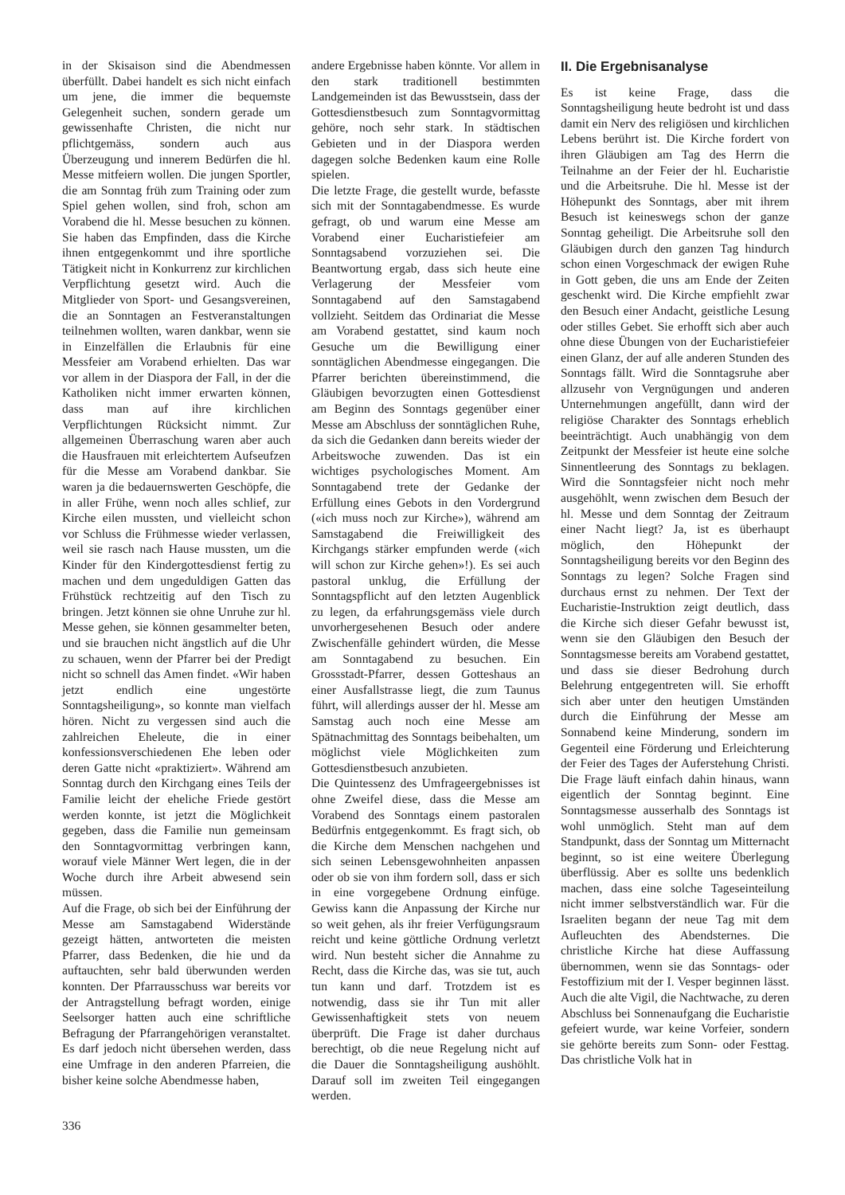in der Skisaison sind die Abendmessen überfüllt. Dabei handelt es sich nicht einfach um jene, die immer die bequemste Gelegenheit suchen, sondern gerade um gewissenhafte Christen, die nicht nur pflichtgemäss, sondern auch aus Überzeugung und innerem Bedürfen die hl. Messe mitfeiern wollen. Die jungen Sportler, die am Sonntag früh zum Training oder zum Spiel gehen wollen, sind froh, schon am Vorabend die hl. Messe besuchen zu können. Sie haben das Empfinden, dass die Kirche ihnen entgegenkommt und ihre sportliche Tätigkeit nicht in Konkurrenz zur kirchlichen Verpflichtung gesetzt wird. Auch die Mitglieder von Sport- und Gesangsvereinen, die an Sonntagen an Festveranstaltungen teilnehmen wollten, waren dankbar, wenn sie in Einzelfällen die Erlaubnis für eine Messfeier am Vorabend erhielten. Das war vor allem in der Diaspora der Fall, in der die Katholiken nicht immer erwarten können, dass man auf ihre kirchlichen Verpflichtungen Rücksicht nimmt. Zur allgemeinen Überraschung waren aber auch die Hausfrauen mit erleichtertem Aufseufzen für die Messe am Vorabend dankbar. Sie waren ja die bedauernswerten Geschöpfe, die in aller Frühe, wenn noch alles schlief, zur Kirche eilen mussten, und vielleicht schon vor Schluss die Frühmesse wieder verlassen, weil sie rasch nach Hause mussten, um die Kinder für den Kindergottesdienst fertig zu machen und dem ungeduldigen Gatten das Frühstück rechtzeitig auf den Tisch zu bringen. Jetzt können sie ohne Unruhe zur hl. Messe gehen, sie können gesammelter beten, und sie brauchen nicht ängstlich auf die Uhr zu schauen, wenn der Pfarrer bei der Predigt nicht so schnell das Amen findet. «Wir haben jetzt endlich eine ungestörte Sonntagsheiligung», so konnte man vielfach hören. Nicht zu vergessen sind auch die zahlreichen Eheleute, die in einer konfessionsverschiedenen Ehe leben oder deren Gatte nicht «praktiziert». Während am Sonntag durch den Kirchgang eines Teils der Familie leicht der eheliche Friede gestört werden konnte, ist jetzt die Möglichkeit gegeben, dass die Familie nun gemeinsam den Sonntagvormittag verbringen kann, worauf viele Männer Wert legen, die in der Woche durch ihre Arbeit abwesend sein müssen.
Auf die Frage, ob sich bei der Einführung der Messe am Samstagabend Widerstände gezeigt hätten, antworteten die meisten Pfarrer, dass Bedenken, die hie und da auftauchten, sehr bald überwunden werden konnten. Der Pfarrausschuss war bereits vor der Antragstellung befragt worden, einige Seelsorger hatten auch eine schriftliche Befragung der Pfarrangehörigen veranstaltet. Es darf jedoch nicht übersehen werden, dass eine Umfrage in den anderen Pfarreien, die bisher keine solche Abendmesse haben,
andere Ergebnisse haben könnte. Vor allem in den stark traditionell bestimmten Landgemeinden ist das Bewusstsein, dass der Gottesdienstbesuch zum Sonntagvormittag gehöre, noch sehr stark. In städtischen Gebieten und in der Diaspora werden dagegen solche Bedenken kaum eine Rolle spielen.
Die letzte Frage, die gestellt wurde, befasste sich mit der Sonntagabendmesse. Es wurde gefragt, ob und warum eine Messe am Vorabend einer Eucharistiefeier am Sonntagsabend vorzuziehen sei. Die Beantwortung ergab, dass sich heute eine Verlagerung der Messfeier vom Sonntagabend auf den Samstagabend vollzieht. Seitdem das Ordinariat die Messe am Vorabend gestattet, sind kaum noch Gesuche um die Bewilligung einer sonntäglichen Abendmesse eingegangen. Die Pfarrer berichten übereinstimmend, die Gläubigen bevorzugten einen Gottesdienst am Beginn des Sonntags gegenüber einer Messe am Abschluss der sonntäglichen Ruhe, da sich die Gedanken dann bereits wieder der Arbeitswoche zuwenden. Das ist ein wichtiges psychologisches Moment. Am Sonntagabend trete der Gedanke der Erfüllung eines Gebots in den Vordergrund («ich muss noch zur Kirche»), während am Samstagabend die Freiwilligkeit des Kirchgangs stärker empfunden werde («ich will schon zur Kirche gehen»!). Es sei auch pastoral unklug, die Erfüllung der Sonntagspflicht auf den letzten Augenblick zu legen, da erfahrungsgemäss viele durch unvorhergesehenen Besuch oder andere Zwischenfälle gehindert würden, die Messe am Sonntagabend zu besuchen. Ein Grossstadt-Pfarrer, dessen Gotteshaus an einer Ausfallstrasse liegt, die zum Taunus führt, will allerdings ausser der hl. Messe am Samstag auch noch eine Messe am Spätnachmittag des Sonntags beibehalten, um möglichst viele Möglichkeiten zum Gottesdienstbesuch anzubieten.
Die Quintessenz des Umfrageergebnisses ist ohne Zweifel diese, dass die Messe am Vorabend des Sonntags einem pastoralen Bedürfnis entgegenkommt. Es fragt sich, ob die Kirche dem Menschen nachgehen und sich seinen Lebensgewohnheiten anpassen oder ob sie von ihm fordern soll, dass er sich in eine vorgegebene Ordnung einfüge. Gewiss kann die Anpassung der Kirche nur so weit gehen, als ihr freier Verfügungsraum reicht und keine göttliche Ordnung verletzt wird. Nun besteht sicher die Annahme zu Recht, dass die Kirche das, was sie tut, auch tun kann und darf. Trotzdem ist es notwendig, dass sie ihr Tun mit aller Gewissenhaftigkeit stets von neuem überprüft. Die Frage ist daher durchaus berechtigt, ob die neue Regelung nicht auf die Dauer die Sonntagsheiligung aushöhlt. Darauf soll im zweiten Teil eingegangen werden.
II. Die Ergebnisanalyse
Es ist keine Frage, dass die Sonntagsheiligung heute bedroht ist und dass damit ein Nerv des religiösen und kirchlichen Lebens berührt ist. Die Kirche fordert von ihren Gläubigen am Tag des Herrn die Teilnahme an der Feier der hl. Eucharistie und die Arbeitsruhe. Die hl. Messe ist der Höhepunkt des Sonntags, aber mit ihrem Besuch ist keineswegs schon der ganze Sonntag geheiligt. Die Arbeitsruhe soll den Gläubigen durch den ganzen Tag hindurch schon einen Vorgeschmack der ewigen Ruhe in Gott geben, die uns am Ende der Zeiten geschenkt wird. Die Kirche empfiehlt zwar den Besuch einer Andacht, geistliche Lesung oder stilles Gebet. Sie erhofft sich aber auch ohne diese Übungen von der Eucharistiefeier einen Glanz, der auf alle anderen Stunden des Sonntags fällt. Wird die Sonntagsruhe aber allzusehr von Vergnügungen und anderen Unternehmungen angefüllt, dann wird der religiöse Charakter des Sonntags erheblich beeinträchtigt. Auch unabhängig von dem Zeitpunkt der Messfeier ist heute eine solche Sinnentleerung des Sonntags zu beklagen. Wird die Sonntagsfeier nicht noch mehr ausgehöhlt, wenn zwischen dem Besuch der hl. Messe und dem Sonntag der Zeitraum einer Nacht liegt? Ja, ist es überhaupt möglich, den Höhepunkt der Sonntagsheiligung bereits vor den Beginn des Sonntags zu legen? Solche Fragen sind durchaus ernst zu nehmen. Der Text der Eucharistie-Instruktion zeigt deutlich, dass die Kirche sich dieser Gefahr bewusst ist, wenn sie den Gläubigen den Besuch der Sonntagsmesse bereits am Vorabend gestattet, und dass sie dieser Bedrohung durch Belehrung entgegentreten will. Sie erhofft sich aber unter den heutigen Umständen durch die Einführung der Messe am Sonnabend keine Minderung, sondern im Gegenteil eine Förderung und Erleichterung der Feier des Tages der Auferstehung Christi. Die Frage läuft einfach dahin hinaus, wann eigentlich der Sonntag beginnt. Eine Sonntagsmesse ausserhalb des Sonntags ist wohl unmöglich. Steht man auf dem Standpunkt, dass der Sonntag um Mitternacht beginnt, so ist eine weitere Überlegung überflüssig. Aber es sollte uns bedenklich machen, dass eine solche Tageseinteilung nicht immer selbstverständlich war. Für die Israeliten begann der neue Tag mit dem Aufleuchten des Abendsternes. Die christliche Kirche hat diese Auffassung übernommen, wenn sie das Sonntags- oder Festoffizium mit der I. Vesper beginnen lässt. Auch die alte Vigil, die Nachtwache, zu deren Abschluss bei Sonnenaufgang die Eucharistie gefeiert wurde, war keine Vorfeier, sondern sie gehörte bereits zum Sonn- oder Festtag. Das christliche Volk hat in
336